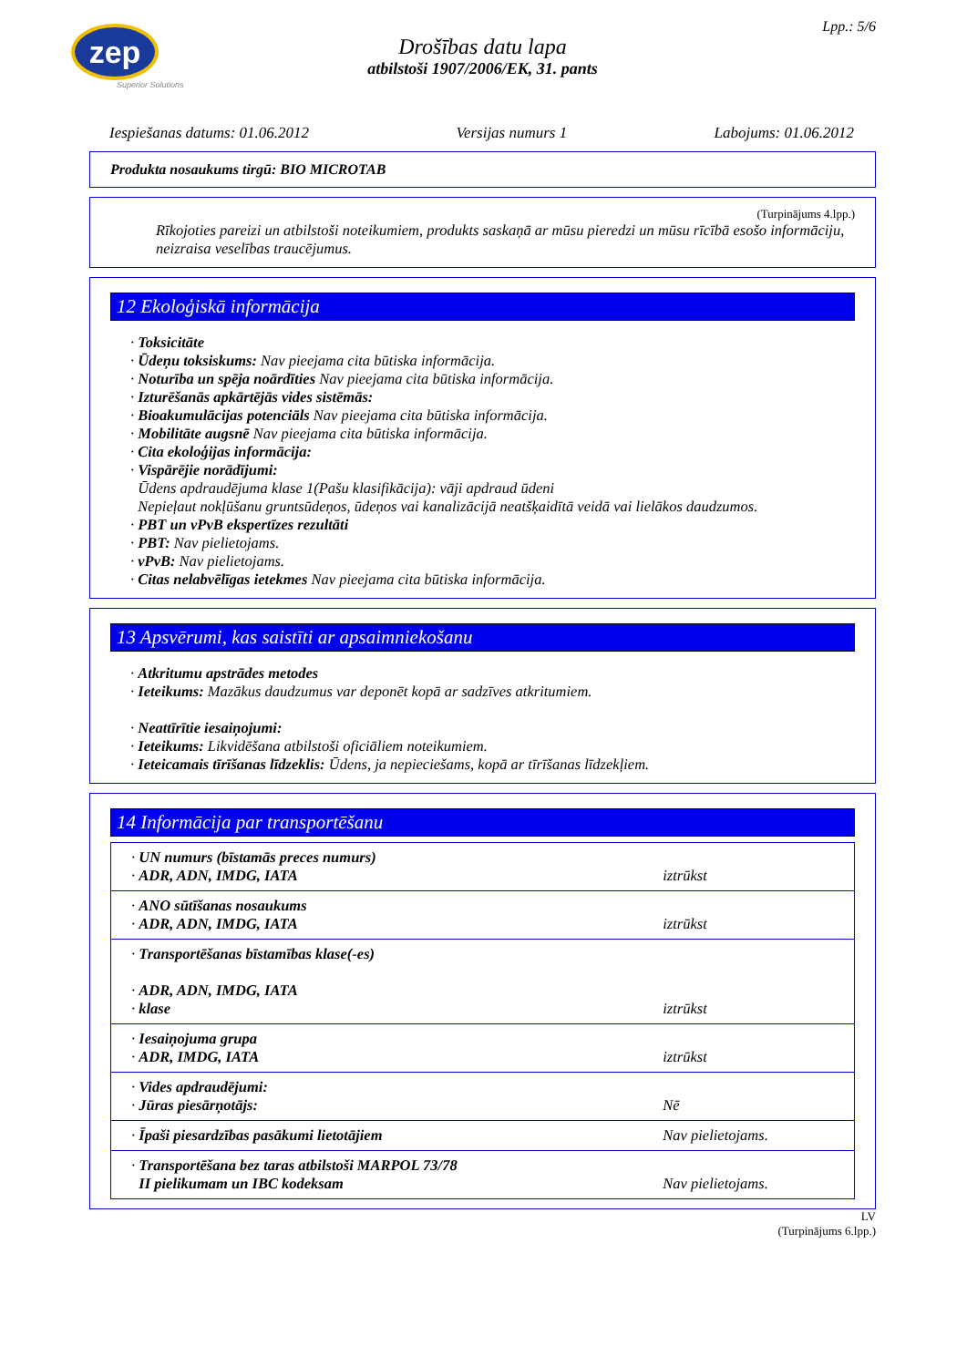zep
Superior Solutions
Lpp.: 5/6
Drošības datu lapa
atbilstoši 1907/2006/EK, 31. pants
Iespiešanas datums: 01.06.2012 Versijas numurs 1 Labojums: 01.06.2012
Produkta nosaukums tirgū: BIO MICROTAB
(Turpinājums 4.lpp.)
Rīkojoties pareizi un atbilstoši noteikumiem, produkts saskaņā ar mūsu pieredzi un mūsu rīcībā esošo informāciju, neizraisa veselības traucējumus.
12 Ekoloģiskā informācija
· Toksicitāte
· Ūdeņu toksiskums: Nav pieejama cita būtiska informācija.
· Noturība un spēja noārdīties Nav pieejama cita būtiska informācija.
· Izturēšanās apkārtējās vides sistēmās:
· Bioakumulācijas potenciāls Nav pieejama cita būtiska informācija.
· Mobilitāte augsnē Nav pieejama cita būtiska informācija.
· Cita ekoloģijas informācija:
· Vispārējie norādījumi:
Ūdens apdraudējuma klase 1(Pašu klasifikācija): vāji apdraud ūdeni
Nepieļaut nokļūšanu gruntsūdeņos, ūdeņos vai kanalizācijā neatšķaidītā veidā vai lielākos daudzumos.
· PBT un vPvB ekspertīzes rezultāti
· PBT: Nav pielietojams.
· vPvB: Nav pielietojams.
· Citas nelabvēlīgas ietekmes Nav pieejama cita būtiska informācija.
13 Apsvērumi, kas saistīti ar apsaimniekošanu
· Atkritumu apstrādes metodes
· Ieteikums: Mazākus daudzumus var deponēt kopā ar sadzīves atkritumiem.
· Neattīrītie iesaiņojumi:
· Ieteikums: Likvidēšana atbilstoši oficiāliem noteikumiem.
· Ieteicamais tīrīšanas līdzeklis: Ūdens, ja nepieciešams, kopā ar tīrīšanas līdzekļiem.
14 Informācija par transportēšanu
| · UN numurs (bīstamās preces numurs) · ADR, ADN, IMDG, IATA | iztrūkst |
| · ANO sūtīšanas nosaukums · ADR, ADN, IMDG, IATA | iztrūkst |
| · Transportēšanas bīstamības klase(-es) · ADR, ADN, IMDG, IATA · klase | iztrūkst |
| · Iesaiņojuma grupa · ADR, IMDG, IATA | iztrūkst |
| · Vides apdraudējumi: · Jūras piesārņotājs: | Nē |
| · Īpaši piesardzības pasākumi lietotājiem | Nav pielietojams. |
| · Transportēšana bez taras atbilstoši MARPOL 73/78 II pielikumam un IBC kodeksam | Nav pielietojams. |
LV
(Turpinājums 6.lpp.)